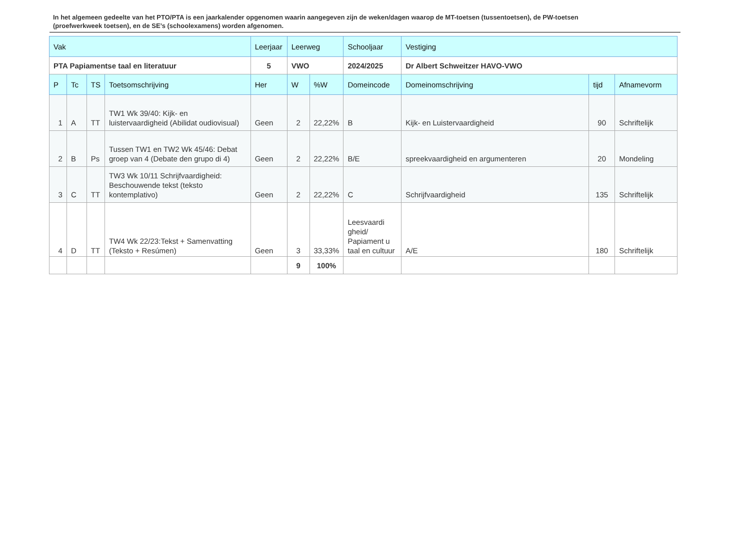In het algemeen gedeelte van het PTO/PTA is een jaarkalender opgenomen waarin aangegeven zijn de weken/dagen waarop de MT-toetsen (tussentoetsen), de PW-toetsen (proefwerkweek toetsen), en de SE’s (schoolexamens) worden afgenomen.
| Vak | | | | Leerjaar | Leerweg | | Schooljaar | Vestiging | | |
| PTA Papiamentse taal en literatuur | | | | 5 | VWO | | 2024/2025 | Dr Albert Schweitzer HAVO-VWO | | |
| P | Tc | TS | Toetsomschrijving | Her | W | %W | Domeincode | Domeinomschrijving | tijd | Afnamevorm |
| 1 | A | TT | TW1 Wk 39/40: Kijk- en luistervaardigheid (Abilidat oudiovisual) | Geen | 2 | 22,22% | B | Kijk- en Luistervaardigheid | 90 | Schriftelijk |
| 2 | B | Ps | Tussen TW1 en TW2 Wk 45/46: Debat groep van 4 (Debate den grupo di 4) | Geen | 2 | 22,22% | B/E | spreekvaardigheid en argumenteren | 20 | Mondeling |
| 3 | C | TT | TW3 Wk 10/11 Schrijfvaardigheid: Beschouwende tekst (teksto kontemplativo) | Geen | 2 | 22,22% | C | Schrijfvaardigheid | 135 | Schriftelijk |
| 4 | D | TT | TW4 Wk 22/23:Tekst + Samenvatting (Teksto + Resúmen) | Geen | 3 | 33,33% | Leesvaardi gheid/ Papiament u taal en cultuur | A/E | 180 | Schriftelijk |
| | | | | | 9 | 100% | | | | |